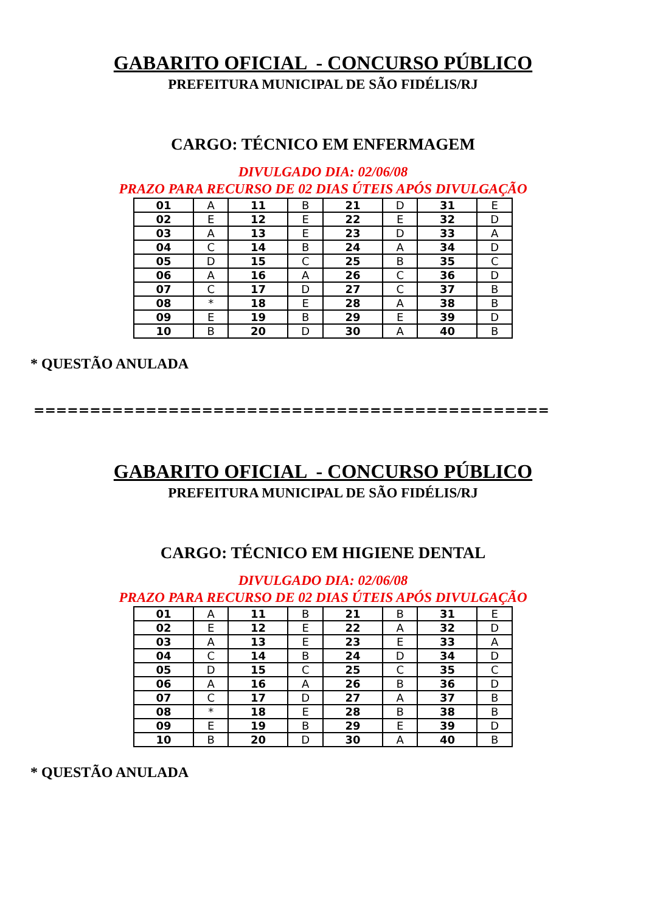GABARITO OFICIAL - CONCURSO PÚBLICO
PREFEITURA MUNICIPAL DE SÃO FIDÉLIS/RJ
CARGO: TÉCNICO EM ENFERMAGEM
DIVULGADO DIA: 02/06/08
PRAZO PARA RECURSO DE 02 DIAS ÚTEIS APÓS DIVULGAÇÃO
| 01 | A | 11 | B | 21 | D | 31 | E |
| 02 | E | 12 | E | 22 | E | 32 | D |
| 03 | A | 13 | E | 23 | D | 33 | A |
| 04 | C | 14 | B | 24 | A | 34 | D |
| 05 | D | 15 | C | 25 | B | 35 | C |
| 06 | A | 16 | A | 26 | C | 36 | D |
| 07 | C | 17 | D | 27 | C | 37 | B |
| 08 | * | 18 | E | 28 | A | 38 | B |
| 09 | E | 19 | B | 29 | E | 39 | D |
| 10 | B | 20 | D | 30 | A | 40 | B |
* QUESTÃO ANULADA
==============================================
GABARITO OFICIAL - CONCURSO PÚBLICO
PREFEITURA MUNICIPAL DE SÃO FIDÉLIS/RJ
CARGO: TÉCNICO EM HIGIENE DENTAL
DIVULGADO DIA: 02/06/08
PRAZO PARA RECURSO DE 02 DIAS ÚTEIS APÓS DIVULGAÇÃO
| 01 | A | 11 | B | 21 | B | 31 | E |
| 02 | E | 12 | E | 22 | A | 32 | D |
| 03 | A | 13 | E | 23 | E | 33 | A |
| 04 | C | 14 | B | 24 | D | 34 | D |
| 05 | D | 15 | C | 25 | C | 35 | C |
| 06 | A | 16 | A | 26 | B | 36 | D |
| 07 | C | 17 | D | 27 | A | 37 | B |
| 08 | * | 18 | E | 28 | B | 38 | B |
| 09 | E | 19 | B | 29 | E | 39 | D |
| 10 | B | 20 | D | 30 | A | 40 | B |
* QUESTÃO ANULADA